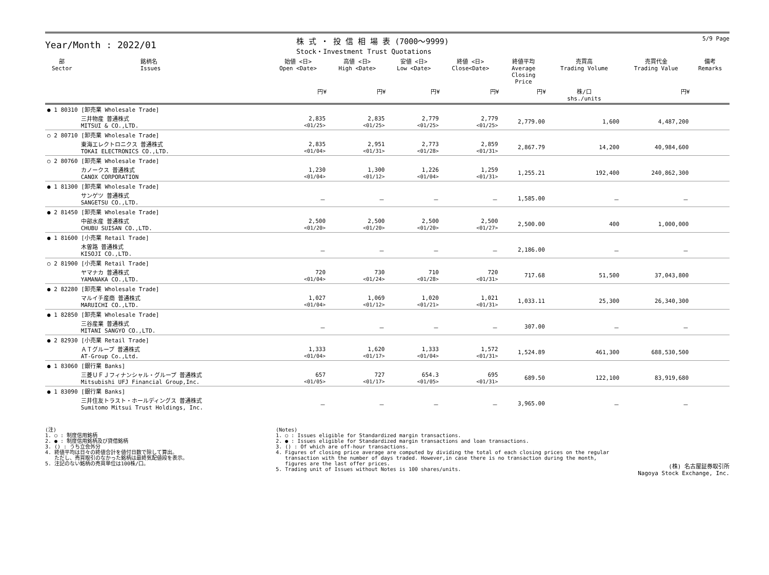Year/Month : 2022/01
株 式 ・ 投 信 相 場 表 (7000～9999)
Stock・Investment Trust Quotations
5/9 Page
| 部 Sector | 銘柄名 Issues | 始値 <日> Open <Date> | 高値 <日> High <Date> | 安値 <日> Low <Date> | 終値 <日> Close<Date> | 終値平均 Average Closing Price | 売買高 Trading Volume | 売買代金 Trading Value | 備考 Remarks |
| --- | --- | --- | --- | --- | --- | --- | --- | --- | --- |
| | | 円¥ | 円¥ | 円¥ | 円¥ | 円¥ | 株/口 shs./units | 円¥ | |
| ● 1 80310 [卸売業 Wholesale Trade] | | | | | | | | | |
| | 三井物産 普通株式 MITSUI & CO.,LTD. | 2,835 <01/25> | 2,835 <01/25> | 2,779 <01/25> | 2,779 <01/25> | 2,779.00 | 1,600 | 4,487,200 | |
| ○ 2 80710 [卸売業 Wholesale Trade] | | | | | | | | | |
| | 東海エレクトロニクス 普通株式 TOKAI ELECTRONICS CO.,LTD. | 2,835 <01/04> | 2,951 <01/31> | 2,773 <01/28> | 2,859 <01/31> | 2,867.79 | 14,200 | 40,984,600 | |
| ○ 2 80760 [卸売業 Wholesale Trade] | | | | | | | | | |
| | カノークス 普通株式 CANOX CORPORATION | 1,230 <01/04> | 1,300 <01/12> | 1,226 <01/04> | 1,259 <01/31> | 1,255.21 | 192,400 | 240,862,300 | |
| ● 1 81300 [卸売業 Wholesale Trade] | | | | | | | | | |
| | サンゲツ 普通株式 SANGETSU CO.,LTD. | － | － | － | － | 1,585.00 | － | － | |
| ● 2 81450 [卸売業 Wholesale Trade] | | | | | | | | | |
| | 中部水産 普通株式 CHUBU SUISAN CO.,LTD. | 2,500 <01/20> | 2,500 <01/20> | 2,500 <01/20> | 2,500 <01/27> | 2,500.00 | 400 | 1,000,000 | |
| ● 1 81600 [小売業 Retail Trade] | | | | | | | | | |
| | 木曽路 普通株式 KISOJI CO.,LTD. | － | － | － | － | 2,186.00 | － | － | |
| ○ 2 81900 [小売業 Retail Trade] | | | | | | | | | |
| | ヤマナカ 普通株式 YAMANAKA CO.,LTD. | 720 <01/04> | 730 <01/24> | 710 <01/28> | 720 <01/31> | 717.68 | 51,500 | 37,043,800 | |
| ● 2 82280 [卸売業 Wholesale Trade] | | | | | | | | | |
| | マルイチ産商 普通株式 MARUICHI CO.,LTD. | 1,027 <01/04> | 1,069 <01/12> | 1,020 <01/21> | 1,021 <01/31> | 1,033.11 | 25,300 | 26,340,300 | |
| ● 1 82850 [卸売業 Wholesale Trade] | | | | | | | | | |
| | 三谷産業 普通株式 MITANI SANGYO CO.,LTD. | － | － | － | － | 307.00 | － | － | |
| ● 2 82930 [小売業 Retail Trade] | | | | | | | | | |
| | ＡＴグループ 普通株式 AT-Group Co.,Ltd. | 1,333 <01/04> | 1,620 <01/17> | 1,333 <01/04> | 1,572 <01/31> | 1,524.89 | 461,300 | 688,530,500 | |
| ● 1 83060 [銀行業 Banks] | | | | | | | | | |
| | 三菱ＵＦＪフィナンシャル・グループ 普通株式 Mitsubishi UFJ Financial Group,Inc. | 657 <01/05> | 727 <01/17> | 654.3 <01/05> | 695 <01/31> | 689.50 | 122,100 | 83,919,680 | |
| ● 1 83090 [銀行業 Banks] | | | | | | | | | |
| | 三井住友トラスト・ホールディングス 普通株式 Sumitomo Mitsui Trust Holdings, Inc. | － | － | － | － | 3,965.00 | － | － | |
(注) 1. ○ : 制度信用銘柄 2. ● : 制度信用銘柄及び貸借銘柄 3. () : うち立会外分 4. 終値平均は日々の終値合計を値付日数で除して算出。 ただし、売買取引のなかった銘柄は最終気配値段を表示。 5. 注記のない銘柄の売買単位は100株/口。
(Notes) 1. ○ : Issues eligible for Standardized margin transactions. 2. ● : Issues eligible for Standardized margin transactions and loan transactions. 3. () : Of which are off-hour transactions. 4. Figures of closing price average are computed by dividing the total of each closing prices on the regular transaction with the number of days traded. However,in case there is no transaction during the month, figures are the last offer prices. 5. Trading unit of Issues without Notes is 100 shares/units.
(株) 名古屋証券取引所
Nagoya Stock Exchange, Inc.